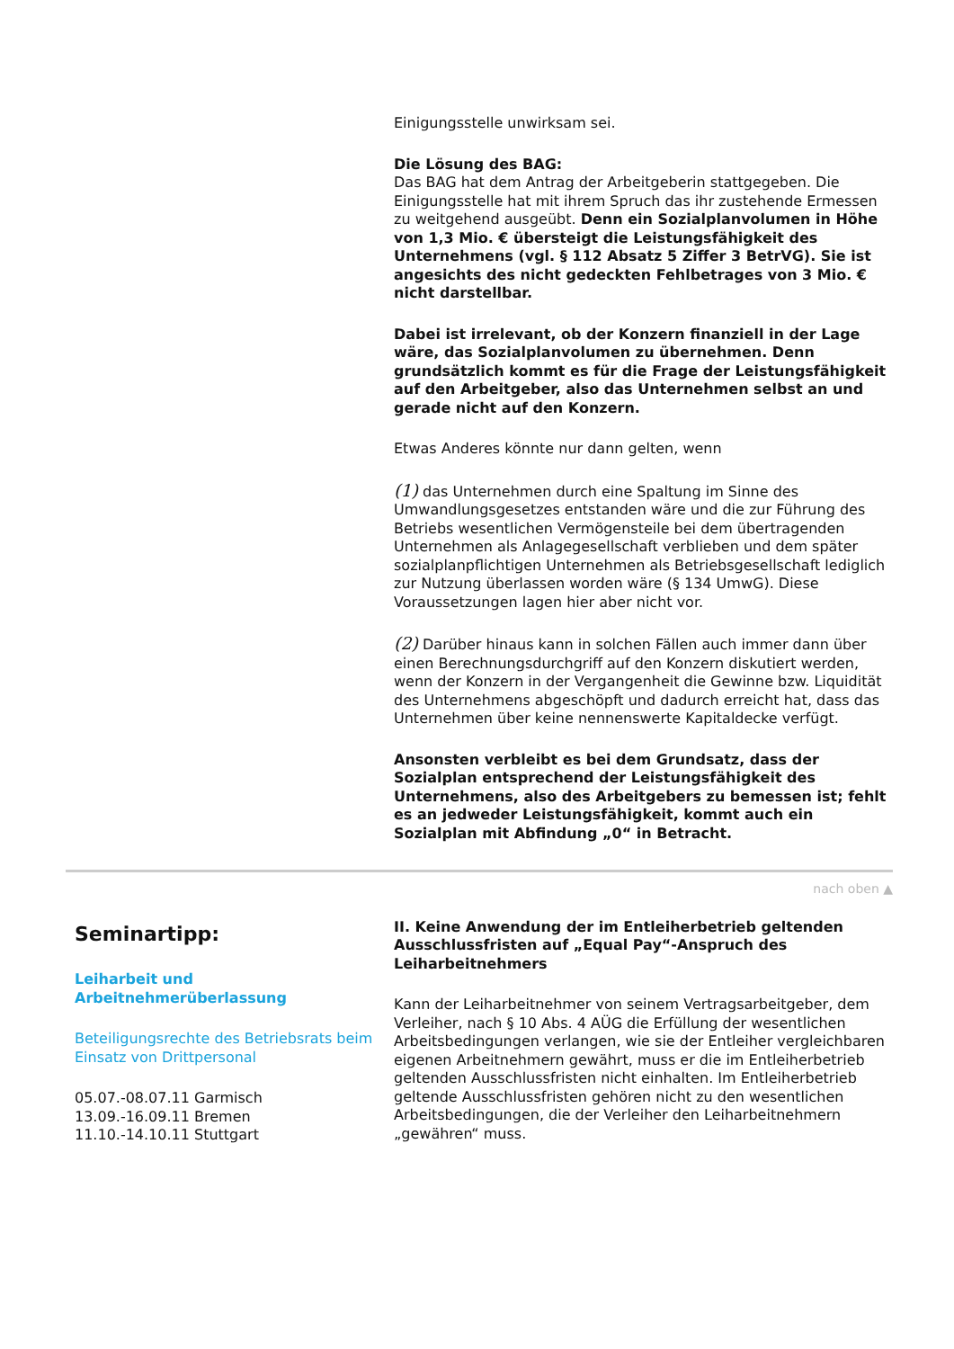Einigungsstelle unwirksam sei.
Die Lösung des BAG:
Das BAG hat dem Antrag der Arbeitgeberin stattgegeben. Die Einigungsstelle hat mit ihrem Spruch das ihr zustehende Ermessen zu weitgehend ausgeübt. Denn ein Sozialplanvolumen in Höhe von 1,3 Mio. € übersteigt die Leistungsfähigkeit des Unternehmens (vgl. § 112 Absatz 5 Ziffer 3 BetrVG). Sie ist angesichts des nicht gedeckten Fehlbetrages von 3 Mio. € nicht darstellbar.
Dabei ist irrelevant, ob der Konzern finanziell in der Lage wäre, das Sozialplanvolumen zu übernehmen. Denn grundsätzlich kommt es für die Frage der Leistungsfähigkeit auf den Arbeitgeber, also das Unternehmen selbst an und gerade nicht auf den Konzern.
Etwas Anderes könnte nur dann gelten, wenn
(1) das Unternehmen durch eine Spaltung im Sinne des Umwandlungsgesetzes entstanden wäre und die zur Führung des Betriebs wesentlichen Vermögensteile bei dem übertragenden Unternehmen als Anlagegesellschaft verblieben und dem später sozialplanpflichtigen Unternehmen als Betriebsgesellschaft lediglich zur Nutzung überlassen worden wäre (§ 134 UmwG). Diese Voraussetzungen lagen hier aber nicht vor.
(2) Darüber hinaus kann in solchen Fällen auch immer dann über einen Berechnungsdurchgriff auf den Konzern diskutiert werden, wenn der Konzern in der Vergangenheit die Gewinne bzw. Liquidität des Unternehmens abgeschöpft und dadurch erreicht hat, dass das Unternehmen über keine nennenswerte Kapitaldecke verfügt.
Ansonsten verbleibt es bei dem Grundsatz, dass der Sozialplan entsprechend der Leistungsfähigkeit des Unternehmens, also des Arbeitgebers zu bemessen ist; fehlt es an jedweder Leistungsfähigkeit, kommt auch ein Sozialplan mit Abfindung „0“ in Betracht.
nach oben ▲
Seminartipp:
Leiharbeit und Arbeitnehmerüberlassung
Beteiligungsrechte des Betriebsrats beim Einsatz von Drittpersonal
05.07.-08.07.11 Garmisch
13.09.-16.09.11 Bremen
11.10.-14.10.11 Stuttgart
II. Keine Anwendung der im Entleiherbetrieb geltenden Ausschlussfristen auf „Equal Pay“-Anspruch des Leiharbeitnehmers
Kann der Leiharbeitnehmer von seinem Vertragsarbeitgeber, dem Verleiher, nach § 10 Abs. 4 AÜG die Erfüllung der wesentlichen Arbeitsbedingungen verlangen, wie sie der Entleiher vergleichbaren eigenen Arbeitnehmern gewährt, muss er die im Entleiherbetrieb geltenden Ausschlussfristen nicht einhalten. Im Entleiherbetrieb geltende Ausschlussfristen gehören nicht zu den wesentlichen Arbeitsbedingungen, die der Verleiher den Leiharbeitnehmern „gewähren“ muss.